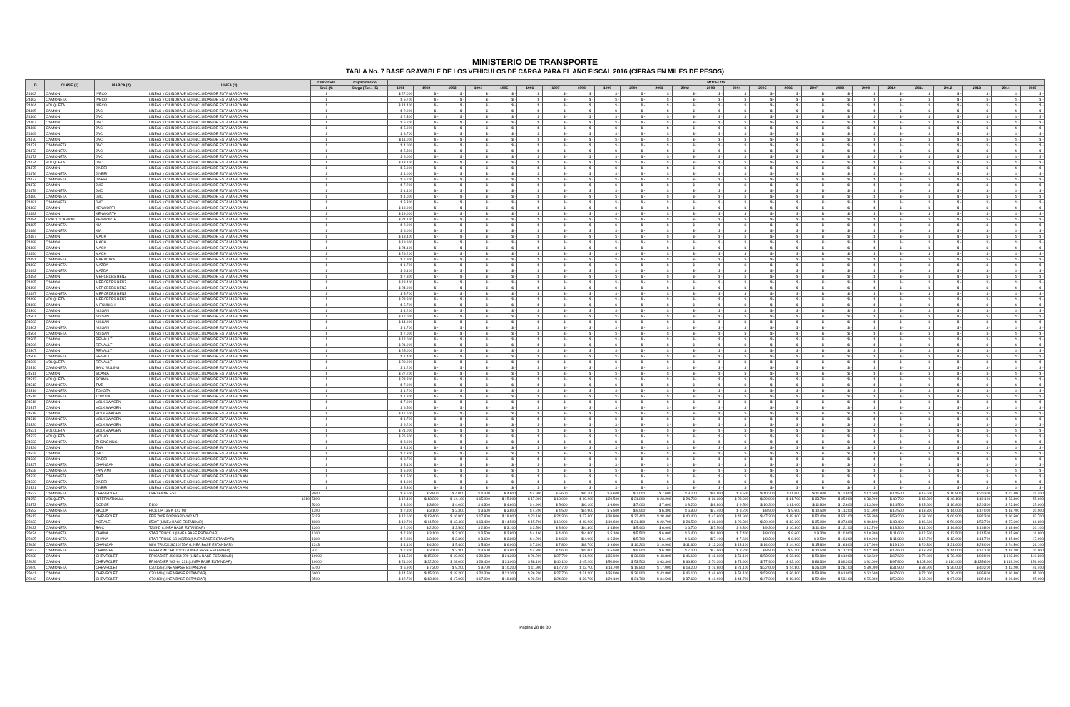MINISTERIO DE TRANSPORTE
TABLA No. 7 BASE GRAVABLE DE LOS VEHICULOS DE CARGA PARA EL AÑO FISCAL 2016 (CIFRAS EN MILES DE PESOS)
| ID | CLASE (1) | MARCA (2) | LINEA (3) | Cilindrada | Capacidad de | MODELOS | | | | | | | | | | | | | | | | | | | | | | | | |
| --- | --- | --- | --- | --- | --- | --- | --- | --- | --- | --- | --- | --- | --- | --- | --- | --- | --- | --- | --- | --- | --- | --- | --- | --- | --- | --- | --- | --- | --- | --- |
| | | | | Cm3 (4) | Carga (Ton.) (5) | 1991 | 1992 | 1993 | 1994 | 1995 | 1996 | 1997 | 1998 | 1999 | 2000 | 2001 | 2002 | 2003 | 2004 | 2005 | 2006 | 2007 | 2008 | 2009 | 2010 | 2011 | 2012 | 2013 | 2014 | 2015 |
| 24462 | CAMION | IVECO | LINEAS y CILINDRAJE NO INCLUIDAS DE ESTA MARCA AN | 1 | | $ 27.000 | $ - | $ - | $ - | $ - | $ - | $ - | $ - | $ - | $ - | $ - | $ - | $ - | $ - | $ - | $ - | $ - | $ - | $ - | $ - | $ - | $ - | $ - | $ - | $ - |
| 24463 | CAMIONETA | IVECO | LINEAS y CILINDRAJE NO INCLUIDAS DE ESTA MARCA AN | 1 | | $ 5.700 | $ - | $ - | $ - | $ - | $ - | $ - | $ - | $ - | $ - | $ - | $ - | $ - | $ - | $ - | $ - | $ - | $ - | $ - | $ - | $ - | $ - | $ - | $ - | $ - |
| 24464 | VOLQUETA | IVECO | LINEAS y CILINDRAJE NO INCLUIDAS DE ESTA MARCA AN | 1 | | $ 14.400 | $ - | $ - | $ - | $ - | $ - | $ - | $ - | $ - | $ - | $ - | $ - | $ - | $ - | $ - | $ - | $ - | $ - | $ - | $ - | $ - | $ - | $ - | $ - | $ - |
| 24465 | CAMION | JAC | LINEAS y CILINDRAJE NO INCLUIDAS DE ESTA MARCA AN | 1 | | $ 2.000 | $ - | $ - | $ - | $ - | $ - | $ - | $ - | $ - | $ - | $ - | $ - | $ - | $ - | $ - | $ - | $ - | $ - | $ - | $ - | $ - | $ - | $ - | $ - | $ - |
| 24466 | CAMION | JAC | LINEAS y CILINDRAJE NO INCLUIDAS DE ESTA MARCA AN | 1 | | $ 2.300 | $ - | $ - | $ - | $ - | $ - | $ - | $ - | $ - | $ - | $ - | $ - | $ - | $ - | $ - | $ - | $ - | $ - | $ - | $ - | $ - | $ - | $ - | $ - | $ - |
| 24467 | CAMION | JAC | LINEAS y CILINDRAJE NO INCLUIDAS DE ESTA MARCA AN | 1 | | $ 5.200 | $ - | $ - | $ - | $ - | $ - | $ - | $ - | $ - | $ - | $ - | $ - | $ - | $ - | $ - | $ - | $ - | $ - | $ - | $ - | $ - | $ - | $ - | $ - | $ - |
| 24468 | CAMION | JAC | LINEAS y CILINDRAJE NO INCLUIDAS DE ESTA MARCA AN | 1 | | $ 5.900 | $ - | $ - | $ - | $ - | $ - | $ - | $ - | $ - | $ - | $ - | $ - | $ - | $ - | $ - | $ - | $ - | $ - | $ - | $ - | $ - | $ - | $ - | $ - | $ - |
| 24469 | CAMION | JAC | LINEAS y CILINDRAJE NO INCLUIDAS DE ESTA MARCA AN | 1 | | $ 8.700 | $ - | $ - | $ - | $ - | $ - | $ - | $ - | $ - | $ - | $ - | $ - | $ - | $ - | $ - | $ - | $ - | $ - | $ - | $ - | $ - | $ - | $ - | $ - | $ - |
| 24470 | CAMION | JAC | LINEAS y CILINDRAJE NO INCLUIDAS DE ESTA MARCA AN | 1 | | $ 11.000 | $ - | $ - | $ - | $ - | $ - | $ - | $ - | $ - | $ - | $ - | $ - | $ - | $ - | $ - | $ - | $ - | $ - | $ - | $ - | $ - | $ - | $ - | $ - | $ - |
| 24471 | CAMIONETA | JAC | LINEAS y CILINDRAJE NO INCLUIDAS DE ESTA MARCA AN | 1 | | $ 4.000 | $ - | $ - | $ - | $ - | $ - | $ - | $ - | $ - | $ - | $ - | $ - | $ - | $ - | $ - | $ - | $ - | $ - | $ - | $ - | $ - | $ - | $ - | $ - | $ - |
| 24472 | CAMIONETA | JAC | LINEAS y CILINDRAJE NO INCLUIDAS DE ESTA MARCA AN | 1 | | $ 5.300 | $ - | $ - | $ - | $ - | $ - | $ - | $ - | $ - | $ - | $ - | $ - | $ - | $ - | $ - | $ - | $ - | $ - | $ - | $ - | $ - | $ - | $ - | $ - | $ - |
| 24473 | CAMIONETA | JAC | LINEAS y CILINDRAJE NO INCLUIDAS DE ESTA MARCA AN | 1 | | $ 6.000 | $ - | $ - | $ - | $ - | $ - | $ - | $ - | $ - | $ - | $ - | $ - | $ - | $ - | $ - | $ - | $ - | $ - | $ - | $ - | $ - | $ - | $ - | $ - | $ - |
| 24474 | VOLQUETA | JAC | LINEAS y CILINDRAJE NO INCLUIDAS DE ESTA MARCA AN | 1 | | $ 13.100 | $ - | $ - | $ - | $ - | $ - | $ - | $ - | $ - | $ - | $ - | $ - | $ - | $ - | $ - | $ - | $ - | $ - | $ - | $ - | $ - | $ - | $ - | $ - | $ - |
| 24475 | CAMION | JINBEI | LINEAS y CILINDRAJE NO INCLUIDAS DE ESTA MARCA AN | 1 | | $ 5.900 | $ - | $ - | $ - | $ - | $ - | $ - | $ - | $ - | $ - | $ - | $ - | $ - | $ - | $ - | $ - | $ - | $ - | $ - | $ - | $ - | $ - | $ - | $ - | $ - |
| 24476 | CAMIONETA | JINBEI | LINEAS y CILINDRAJE NO INCLUIDAS DE ESTA MARCA AN | 1 | | $ 4.000 | $ - | $ - | $ - | $ - | $ - | $ - | $ - | $ - | $ - | $ - | $ - | $ - | $ - | $ - | $ - | $ - | $ - | $ - | $ - | $ - | $ - | $ - | $ - | $ - |
| 24477 | CAMIONETA | JINBEI | LINEAS y CILINDRAJE NO INCLUIDAS DE ESTA MARCA AN | 1 | | $ 6.200 | $ - | $ - | $ - | $ - | $ - | $ - | $ - | $ - | $ - | $ - | $ - | $ - | $ - | $ - | $ - | $ - | $ - | $ - | $ - | $ - | $ - | $ - | $ - | $ - |
| 24478 | CAMION | JMC | LINEAS y CILINDRAJE NO INCLUIDAS DE ESTA MARCA AN | 1 | | $ 7.200 | $ - | $ - | $ - | $ - | $ - | $ - | $ - | $ - | $ - | $ - | $ - | $ - | $ - | $ - | $ - | $ - | $ - | $ - | $ - | $ - | $ - | $ - | $ - | $ - |
| 24479 | CAMIONETA | JMC | LINEAS y CILINDRAJE NO INCLUIDAS DE ESTA MARCA AN | 1 | | $ 1.400 | $ - | $ - | $ - | $ - | $ - | $ - | $ - | $ - | $ - | $ - | $ - | $ - | $ - | $ - | $ - | $ - | $ - | $ - | $ - | $ - | $ - | $ - | $ - | $ - |
| 24480 | CAMIONETA | JMC | LINEAS y CILINDRAJE NO INCLUIDAS DE ESTA MARCA AN | 1 | | $ 4.000 | $ - | $ - | $ - | $ - | $ - | $ - | $ - | $ - | $ - | $ - | $ - | $ - | $ - | $ - | $ - | $ - | $ - | $ - | $ - | $ - | $ - | $ - | $ - | $ - |
| 24481 | CAMIONETA | JMC | LINEAS y CILINDRAJE NO INCLUIDAS DE ESTA MARCA AN | 1 | | $ 5.300 | $ - | $ - | $ - | $ - | $ - | $ - | $ - | $ - | $ - | $ - | $ - | $ - | $ - | $ - | $ - | $ - | $ - | $ - | $ - | $ - | $ - | $ - | $ - | $ - |
| 24482 | CAMION | KENWORTH | LINEAS y CILINDRAJE NO INCLUIDAS DE ESTA MARCA AN | 1 | | $ 18.000 | $ - | $ - | $ - | $ - | $ - | $ - | $ - | $ - | $ - | $ - | $ - | $ - | $ - | $ - | $ - | $ - | $ - | $ - | $ - | $ - | $ - | $ - | $ - | $ - |
| 24483 | CAMION | KENWORTH | LINEAS y CILINDRAJE NO INCLUIDAS DE ESTA MARCA AN | 1 | | $ 19.000 | $ - | $ - | $ - | $ - | $ - | $ - | $ - | $ - | $ - | $ - | $ - | $ - | $ - | $ - | $ - | $ - | $ - | $ - | $ - | $ - | $ - | $ - | $ - | $ - |
| 24484 | TRACTOCAMIÓN | KENWORTH | LINEAS y CILINDRAJE NO INCLUIDAS DE ESTA MARCA AN | 1 | | $ 24.100 | $ - | $ - | $ - | $ - | $ - | $ - | $ - | $ - | $ - | $ - | $ - | $ - | $ - | $ - | $ - | $ - | $ - | $ - | $ - | $ - | $ - | $ - | $ - | $ - |
| 24485 | CAMIONETA | KIA | LINEAS y CILINDRAJE NO INCLUIDAS DE ESTA MARCA AN | 1 | | $ 2.000 | $ - | $ - | $ - | $ - | $ - | $ - | $ - | $ - | $ - | $ - | $ - | $ - | $ - | $ - | $ - | $ - | $ - | $ - | $ - | $ - | $ - | $ - | $ - | $ - |
| 24486 | CAMIONETA | KIA | LINEAS y CILINDRAJE NO INCLUIDAS DE ESTA MARCA AN | 1 | | $ 6.000 | $ - | $ - | $ - | $ - | $ - | $ - | $ - | $ - | $ - | $ - | $ - | $ - | $ - | $ - | $ - | $ - | $ - | $ - | $ - | $ - | $ - | $ - | $ - | $ - |
| 24487 | CAMION | MACK | LINEAS y CILINDRAJE NO INCLUIDAS DE ESTA MARCA AN | 1 | | $ 18.400 | $ - | $ - | $ - | $ - | $ - | $ - | $ - | $ - | $ - | $ - | $ - | $ - | $ - | $ - | $ - | $ - | $ - | $ - | $ - | $ - | $ - | $ - | $ - | $ - |
| 24488 | CAMION | MACK | LINEAS y CILINDRAJE NO INCLUIDAS DE ESTA MARCA AN | 1 | | $ 19.900 | $ - | $ - | $ - | $ - | $ - | $ - | $ - | $ - | $ - | $ - | $ - | $ - | $ - | $ - | $ - | $ - | $ - | $ - | $ - | $ - | $ - | $ - | $ - | $ - |
| 24489 | CAMION | MACK | LINEAS y CILINDRAJE NO INCLUIDAS DE ESTA MARCA AN | 1 | | $ 24.100 | $ - | $ - | $ - | $ - | $ - | $ - | $ - | $ - | $ - | $ - | $ - | $ - | $ - | $ - | $ - | $ - | $ - | $ - | $ - | $ - | $ - | $ - | $ - | $ - |
| 24490 | CAMION | MACK | LINEAS y CILINDRAJE NO INCLUIDAS DE ESTA MARCA AN | 1 | | $ 26.200 | $ - | $ - | $ - | $ - | $ - | $ - | $ - | $ - | $ - | $ - | $ - | $ - | $ - | $ - | $ - | $ - | $ - | $ - | $ - | $ - | $ - | $ - | $ - | $ - |
| 24491 | CAMIONETA | MAHINDRA | LINEAS y CILINDRAJE NO INCLUIDAS DE ESTA MARCA AN | 1 | | $ 2.900 | $ - | $ - | $ - | $ - | $ - | $ - | $ - | $ - | $ - | $ - | $ - | $ - | $ - | $ - | $ - | $ - | $ - | $ - | $ - | $ - | $ - | $ - | $ - | $ - |
| 24492 | CAMIONETA | MAZDA | LINEAS y CILINDRAJE NO INCLUIDAS DE ESTA MARCA AN | 1 | | $ 1.700 | $ - | $ - | $ - | $ - | $ - | $ - | $ - | $ - | $ - | $ - | $ - | $ - | $ - | $ - | $ - | $ - | $ - | $ - | $ - | $ - | $ - | $ - | $ - | $ - |
| 24493 | CAMIONETA | MAZDA | LINEAS y CILINDRAJE NO INCLUIDAS DE ESTA MARCA AN | 1 | | $ 6.100 | $ - | $ - | $ - | $ - | $ - | $ - | $ - | $ - | $ - | $ - | $ - | $ - | $ - | $ - | $ - | $ - | $ - | $ - | $ - | $ - | $ - | $ - | $ - | $ - |
| 24494 | CAMION | MERCEDES BENZ | LINEAS y CILINDRAJE NO INCLUIDAS DE ESTA MARCA AN | 1 | | $ 7.800 | $ - | $ - | $ - | $ - | $ - | $ - | $ - | $ - | $ - | $ - | $ - | $ - | $ - | $ - | $ - | $ - | $ - | $ - | $ - | $ - | $ - | $ - | $ - | $ - |
| 24495 | CAMION | MERCEDES BENZ | LINEAS y CILINDRAJE NO INCLUIDAS DE ESTA MARCA AN | 1 | | $ 18.400 | $ - | $ - | $ - | $ - | $ - | $ - | $ - | $ - | $ - | $ - | $ - | $ - | $ - | $ - | $ - | $ - | $ - | $ - | $ - | $ - | $ - | $ - | $ - | $ - |
| 24496 | CAMION | MERCEDES BENZ | LINEAS y CILINDRAJE NO INCLUIDAS DE ESTA MARCA AN | 1 | | $ 24.000 | $ - | $ - | $ - | $ - | $ - | $ - | $ - | $ - | $ - | $ - | $ - | $ - | $ - | $ - | $ - | $ - | $ - | $ - | $ - | $ - | $ - | $ - | $ - | $ - |
| 24497 | CAMIONETA | MERCEDES BENZ | LINEAS y CILINDRAJE NO INCLUIDAS DE ESTA MARCA AN | 1 | | $ 5.700 | $ - | $ - | $ - | $ - | $ - | $ - | $ - | $ - | $ - | $ - | $ - | $ - | $ - | $ - | $ - | $ - | $ - | $ - | $ - | $ - | $ - | $ - | $ - | $ - |
| 24498 | VOLQUETA | MERCEDES BENZ | LINEAS y CILINDRAJE NO INCLUIDAS DE ESTA MARCA AN | 1 | | $ 28.800 | $ - | $ - | $ - | $ - | $ - | $ - | $ - | $ - | $ - | $ - | $ - | $ - | $ - | $ - | $ - | $ - | $ - | $ - | $ - | $ - | $ - | $ - | $ - | $ - |
| 24499 | CAMION | MITSUBISHI | LINEAS y CILINDRAJE NO INCLUIDAS DE ESTA MARCA AN | 1 | | $ 5.700 | $ - | $ - | $ - | $ - | $ - | $ - | $ - | $ - | $ - | $ - | $ - | $ - | $ - | $ - | $ - | $ - | $ - | $ - | $ - | $ - | $ - | $ - | $ - | $ - |
| 24500 | CAMION | NISSAN | LINEAS y CILINDRAJE NO INCLUIDAS DE ESTA MARCA AN | 1 | | $ 4.200 | $ - | $ - | $ - | $ - | $ - | $ - | $ - | $ - | $ - | $ - | $ - | $ - | $ - | $ - | $ - | $ - | $ - | $ - | $ - | $ - | $ - | $ - | $ - | $ - |
| 24501 | CAMION | NISSAN | LINEAS y CILINDRAJE NO INCLUIDAS DE ESTA MARCA AN | 1 | | $ 12.000 | $ - | $ - | $ - | $ - | $ - | $ - | $ - | $ - | $ - | $ - | $ - | $ - | $ - | $ - | $ - | $ - | $ - | $ - | $ - | $ - | $ - | $ - | $ - | $ - |
| 24502 | CAMION | NISSAN | LINEAS y CILINDRAJE NO INCLUIDAS DE ESTA MARCA AN | 1 | | $ 14.000 | $ - | $ - | $ - | $ - | $ - | $ - | $ - | $ - | $ - | $ - | $ - | $ - | $ - | $ - | $ - | $ - | $ - | $ - | $ - | $ - | $ - | $ - | $ - | $ - |
| 24503 | CAMIONETA | NISSAN | LINEAS y CILINDRAJE NO INCLUIDAS DE ESTA MARCA AN | 1 | | $ 1.700 | $ - | $ - | $ - | $ - | $ - | $ - | $ - | $ - | $ - | $ - | $ - | $ - | $ - | $ - | $ - | $ - | $ - | $ - | $ - | $ - | $ - | $ - | $ - | $ - |
| 24504 | CAMIONETA | NISSAN | LINEAS y CILINDRAJE NO INCLUIDAS DE ESTA MARCA AN | 1 | | $ 7.000 | $ - | $ - | $ - | $ - | $ - | $ - | $ - | $ - | $ - | $ - | $ - | $ - | $ - | $ - | $ - | $ - | $ - | $ - | $ - | $ - | $ - | $ - | $ - | $ - |
| 24505 | CAMION | RENAULT | LINEAS y CILINDRAJE NO INCLUIDAS DE ESTA MARCA AN | 1 | | $ 12.000 | $ - | $ - | $ - | $ - | $ - | $ - | $ - | $ - | $ - | $ - | $ - | $ - | $ - | $ - | $ - | $ - | $ - | $ - | $ - | $ - | $ - | $ - | $ - | $ - |
| 24506 | CAMION | RENAULT | LINEAS y CILINDRAJE NO INCLUIDAS DE ESTA MARCA AN | 1 | | $ 21.000 | $ - | $ - | $ - | $ - | $ - | $ - | $ - | $ - | $ - | $ - | $ - | $ - | $ - | $ - | $ - | $ - | $ - | $ - | $ - | $ - | $ - | $ - | $ - | $ - |
| 24507 | CAMION | RENAULT | LINEAS y CILINDRAJE NO INCLUIDAS DE ESTA MARCA AN | 1 | | $ 25.000 | $ - | $ - | $ - | $ - | $ - | $ - | $ - | $ - | $ - | $ - | $ - | $ - | $ - | $ - | $ - | $ - | $ - | $ - | $ - | $ - | $ - | $ - | $ - | $ - |
| 24508 | CAMIONETA | RENAULT | LINEAS y CILINDRAJE NO INCLUIDAS DE ESTA MARCA AN | 1 | | $ 1.400 | $ - | $ - | $ - | $ - | $ - | $ - | $ - | $ - | $ - | $ - | $ - | $ - | $ - | $ - | $ - | $ - | $ - | $ - | $ - | $ - | $ - | $ - | $ - | $ - |
| 24509 | VOLQUETA | RENAULT | LINEAS y CILINDRAJE NO INCLUIDAS DE ESTA MARCA AN | 1 | | $ 20.000 | $ - | $ - | $ - | $ - | $ - | $ - | $ - | $ - | $ - | $ - | $ - | $ - | $ - | $ - | $ - | $ - | $ - | $ - | $ - | $ - | $ - | $ - | $ - | $ - |
| 24510 | CAMIONETA | SAIC WULING | LINEAS y CILINDRAJE NO INCLUIDAS DE ESTA MARCA AN | 1 | | $ 1.200 | $ - | $ - | $ - | $ - | $ - | $ - | $ - | $ - | $ - | $ - | $ - | $ - | $ - | $ - | $ - | $ - | $ - | $ - | $ - | $ - | $ - | $ - | $ - | $ - |
| 24511 | CAMION | SCANIA | LINEAS y CILINDRAJE NO INCLUIDAS DE ESTA MARCA AN | 1 | | $ 27.200 | $ - | $ - | $ - | $ - | $ - | $ - | $ - | $ - | $ - | $ - | $ - | $ - | $ - | $ - | $ - | $ - | $ - | $ - | $ - | $ - | $ - | $ - | $ - | $ - |
| 24512 | VOLQUETA | SCANIA | LINEAS y CILINDRAJE NO INCLUIDAS DE ESTA MARCA AN | 1 | | $ 28.800 | $ - | $ - | $ - | $ - | $ - | $ - | $ - | $ - | $ - | $ - | $ - | $ - | $ - | $ - | $ - | $ - | $ - | $ - | $ - | $ - | $ - | $ - | $ - | $ - |
| 24513 | CAMIONETA | TMD | LINEAS y CILINDRAJE NO INCLUIDAS DE ESTA MARCA AN | 1 | | $ 7.000 | $ - | $ - | $ - | $ - | $ - | $ - | $ - | $ - | $ - | $ - | $ - | $ - | $ - | $ - | $ - | $ - | $ - | $ - | $ - | $ - | $ - | $ - | $ - | $ - |
| 24514 | CAMIONETA | TOYOTA | LINEAS y CILINDRAJE NO INCLUIDAS DE ESTA MARCA AN | 1 | | $ 1.700 | $ - | $ - | $ - | $ - | $ - | $ - | $ - | $ - | $ - | $ - | $ - | $ - | $ - | $ - | $ - | $ - | $ - | $ - | $ - | $ - | $ - | $ - | $ - | $ - |
| 24515 | CAMIONETA | TOYOTA | LINEAS y CILINDRAJE NO INCLUIDAS DE ESTA MARCA AN | 1 | | $ 1.800 | $ - | $ - | $ - | $ - | $ - | $ - | $ - | $ - | $ - | $ - | $ - | $ - | $ - | $ - | $ - | $ - | $ - | $ - | $ - | $ - | $ - | $ - | $ - | $ - |
| 24516 | CAMION | VOLKSWAGEN | LINEAS y CILINDRAJE NO INCLUIDAS DE ESTA MARCA AN | 1 | | $ 7.000 | $ - | $ - | $ - | $ - | $ - | $ - | $ - | $ - | $ - | $ - | $ - | $ - | $ - | $ - | $ - | $ - | $ - | $ - | $ - | $ - | $ - | $ - | $ - | $ - |
| 24517 | CAMION | VOLKSWAGEN | LINEAS y CILINDRAJE NO INCLUIDAS DE ESTA MARCA AN | 1 | | $ 6.500 | $ - | $ - | $ - | $ - | $ - | $ - | $ - | $ - | $ - | $ - | $ - | $ - | $ - | $ - | $ - | $ - | $ - | $ - | $ - | $ - | $ - | $ - | $ - | $ - |
| 24518 | CAMION | VOLKSWAGEN | LINEAS y CILINDRAJE NO INCLUIDAS DE ESTA MARCA AN | 1 | | $ 17.600 | $ - | $ - | $ - | $ - | $ - | $ - | $ - | $ - | $ - | $ - | $ - | $ - | $ - | $ - | $ - | $ - | $ - | $ - | $ - | $ - | $ - | $ - | $ - | $ - |
| 24519 | CAMIONETA | VOLKSWAGEN | LINEAS y CILINDRAJE NO INCLUIDAS DE ESTA MARCA AN | 1 | | $ 1.700 | $ - | $ - | $ - | $ - | $ - | $ - | $ - | $ - | $ - | $ - | $ - | $ - | $ - | $ - | $ - | $ - | $ - | $ - | $ - | $ - | $ - | $ - | $ - | $ - |
| 24520 | CAMIONETA | VOLKSWAGEN | LINEAS y CILINDRAJE NO INCLUIDAS DE ESTA MARCA AN | 1 | | $ 6.200 | $ - | $ - | $ - | $ - | $ - | $ - | $ - | $ - | $ - | $ - | $ - | $ - | $ - | $ - | $ - | $ - | $ - | $ - | $ - | $ - | $ - | $ - | $ - | $ - |
| 24521 | VOLQUETA | VOLKSWAGEN | LINEAS y CILINDRAJE NO INCLUIDAS DE ESTA MARCA AN | 1 | | $ 21.000 | $ - | $ - | $ - | $ - | $ - | $ - | $ - | $ - | $ - | $ - | $ - | $ - | $ - | $ - | $ - | $ - | $ - | $ - | $ - | $ - | $ - | $ - | $ - | $ - |
| 24522 | VOLQUETA | VOLVO | LINEAS y CILINDRAJE NO INCLUIDAS DE ESTA MARCA AN | 1 | | $ 26.800 | $ - | $ - | $ - | $ - | $ - | $ - | $ - | $ - | $ - | $ - | $ - | $ - | $ - | $ - | $ - | $ - | $ - | $ - | $ - | $ - | $ - | $ - | $ - | $ - |
| 24523 | CAMIONETA | ZHONGXING | LINEAS y CILINDRAJE NO INCLUIDAS DE ESTA MARCA AN | 1 | | $ 3.900 | $ - | $ - | $ - | $ - | $ - | $ - | $ - | $ - | $ - | $ - | $ - | $ - | $ - | $ - | $ - | $ - | $ - | $ - | $ - | $ - | $ - | $ - | $ - | $ - |
| 24524 | CAMION | ZNA | LINEAS y CILINDRAJE NO INCLUIDAS DE ESTA MARCA AN | 1 | | $ 3.400 | $ - | $ - | $ - | $ - | $ - | $ - | $ - | $ - | $ - | $ - | $ - | $ - | $ - | $ - | $ - | $ - | $ - | $ - | $ - | $ - | $ - | $ - | $ - | $ - |
| 24525 | CAMION | JBC | LINEAS y CILINDRAJE NO INCLUIDAS DE ESTA MARCA AN | 1 | | $ 7.300 | $ - | $ - | $ - | $ - | $ - | $ - | $ - | $ - | $ - | $ - | $ - | $ - | $ - | $ - | $ - | $ - | $ - | $ - | $ - | $ - | $ - | $ - | $ - | $ - |
| 24526 | CAMION | JINBEI | LINEAS y CILINDRAJE NO INCLUIDAS DE ESTA MARCA AN | 1 | | $ 8.700 | $ - | $ - | $ - | $ - | $ - | $ - | $ - | $ - | $ - | $ - | $ - | $ - | $ - | $ - | $ - | $ - | $ - | $ - | $ - | $ - | $ - | $ - | $ - | $ - |
| 24527 | CAMIONETA | CHANGAN | LINEAS y CILINDRAJE NO INCLUIDAS DE ESTA MARCA AN | 1 | | $ 5.100 | $ - | $ - | $ - | $ - | $ - | $ - | $ - | $ - | $ - | $ - | $ - | $ - | $ - | $ - | $ - | $ - | $ - | $ - | $ - | $ - | $ - | $ - | $ - | $ - |
| 24528 | CAMIONETA | FAW AMI | LINEAS y CILINDRAJE NO INCLUIDAS DE ESTA MARCA AN | 1 | | $ 5.900 | $ - | $ - | $ - | $ - | $ - | $ - | $ - | $ - | $ - | $ - | $ - | $ - | $ - | $ - | $ - | $ - | $ - | $ - | $ - | $ - | $ - | $ - | $ - | $ - |
| 24529 | CAMIONETA | FIAT | LINEAS y CILINDRAJE NO INCLUIDAS DE ESTA MARCA AN | 1 | | $ 1.500 | $ - | $ - | $ - | $ - | $ - | $ - | $ - | $ - | $ - | $ - | $ - | $ - | $ - | $ - | $ - | $ - | $ - | $ - | $ - | $ - | $ - | $ - | $ - | $ - |
| 24530 | CAMIONETA | JINBEI | LINEAS y CILINDRAJE NO INCLUIDAS DE ESTA MARCA AN | 1 | | $ 4.000 | $ - | $ - | $ - | $ - | $ - | $ - | $ - | $ - | $ - | $ - | $ - | $ - | $ - | $ - | $ - | $ - | $ - | $ - | $ - | $ - | $ - | $ - | $ - | $ - |
| 24531 | CAMIONETA | JINBEI | LINEAS y CILINDRAJE NO INCLUIDAS DE ESTA MARCA AN | 1 | | $ 5.300 | $ - | $ - | $ - | $ - | $ - | $ - | $ - | $ - | $ - | $ - | $ - | $ - | $ - | $ - | $ - | $ - | $ - | $ - | $ - | $ - | $ - | $ - | $ - | $ - |
| 24533 | CAMIONETA | CHEVROLET | CHEYENNE EST | 3500 | | $ 3.600 | $ 3.800 | $ 4.000 | $ 4.300 | $ 4.600 | $ 4.900 | $ 5.600 | $ 6.100 | $ 6.600 | $ 7.000 | $ 7.600 | $ 8.200 | $ 8.800 | $ 9.500 | $ 10.200 | $ 11.000 | $ 11.800 | $ 12.600 | $ 13.600 | $ 14.500 | $ 15.600 | $ 16.800 | $ 20.300 | $ 22.400 | 24.400 |
| 24552 | VOLQUETA | INTERNATIONAL | 1310 | 5800 | | $ 12.400 | $ 13.200 | $ 14.100 | $ 15.000 | $ 15.900 | $ 17.000 | $ 18.000 | $ 19.200 | $ 20.500 | $ 21.800 | $ 23.200 | $ 24.700 | $ 26.300 | $ 28.000 | $ 29.800 | $ 31.700 | $ 33.700 | $ 35.900 | $ 38.200 | $ 40.700 | $ 43.300 | $ 46.100 | $ 49.100 | $ 52.300 | 55.600 |
| 24573 | CAMIONETA | DODGE | D100 | 5200 | | $ 3.600 | $ 3.800 | $ 4.000 | $ 4.300 | $ 4.600 | $ 4.900 | $ 5.600 | $ 6.100 | $ 6.600 | $ 7.000 | $ 7.600 | $ 8.200 | $ 8.800 | $ 9.500 | $ 10.200 | $ 11.000 | $ 11.800 | $ 12.600 | $ 13.600 | $ 14.500 | $ 15.600 | $ 16.800 | $ 20.300 | $ 22.400 | 25.000 |
| 24593 | CAMIONETA | SKODA | PICK UP 135 K 4X2 MT | 1350 | | $ 2.800 | $ 3.100 | $ 3.300 | $ 3.600 | $ 3.800 | $ 4.200 | $ 4.500 | $ 4.900 | $ 5.500 | $ 5.900 | $ 6.300 | $ 6.900 | $ 7.400 | $ 8.200 | $ 8.900 | $ 9.600 | $ 10.500 | $ 11.200 | $ 11.900 | $ 12.500 | $ 13.300 | $ 14.000 | $ 17.000 | $ 18.700 | 20.000 |
| 24612 | CAMION | CHEVROLET | FRR 700P FORWARD 4X2 MT | 5193 | | $ 12.600 | $ 13.400 | $ 16.900 | $ 17.800 | $ 18.800 | $ 23.100 | $ 24.300 | $ 27.400 | $ 30.800 | $ 32.400 | $ 38.400 | $ 40.400 | $ 42.600 | $ 44.900 | $ 47.300 | $ 49.800 | $ 52.400 | $ 53.100 | $ 55.800 | $ 59.200 | $ 63.000 | $ 66.900 | $ 82.300 | $ 90.500 | 97.700 |
| 25032 | CAMION | AGRALE | 8500T (LINEA BASE ESTANDAR) | 4300 | | $ 10.700 | $ 11.500 | $ 12.400 | $ 13.400 | $ 14.500 | $ 15.700 | $ 16.900 | $ 18.200 | $ 19.600 | $ 21.100 | $ 22.700 | $ 24.500 | $ 26.300 | $ 28.300 | $ 30.400 | $ 32.600 | $ 35.000 | $ 37.600 | $ 40.400 | $ 43.400 | $ 46.600 | $ 50.000 | $ 53.700 | $ 57.600 | 61.800 |
| 25033 | CAMIONETA | BAIC | T205-D (LINEA BASE ESTANDAR) | 1300 | | $ 2.000 | $ 2.300 | $ 2.500 | $ 2.800 | $ 3.100 | $ 3.500 | $ 3.900 | $ 4.300 | $ 4.800 | $ 5.400 | $ 6.000 | $ 6.700 | $ 7.500 | $ 8.300 | $ 9.300 | $ 10.300 | $ 11.400 | $ 12.100 | $ 12.700 | $ 13.300 | $ 14.000 | $ 14.800 | $ 16.800 | $ 18.600 | 20.100 |
| 25034 | CAMIONETA | CHANA | STAR TRUCK II (LINEA BASE ESTANDAR) | 1300 | | $ 2.800 | $ 3.100 | $ 3.300 | $ 3.500 | $ 3.800 | $ 4.100 | $ 4.400 | $ 4.800 | $ 5.100 | $ 5.500 | $ 6.000 | $ 6.400 | $ 6.900 | $ 7.400 | $ 8.000 | $ 8.600 | $ 9.300 | $ 10.000 | $ 10.800 | $ 11.600 | $ 12.500 | $ 13.500 | $ 14.500 | $ 15.600 | 16.800 |
| 25035 | CAMIONETA | CHANA | STAR TRUCK SC1022D3 (LINEA BASE ESTANDAR) | 1300 | | $ 2.800 | $ 3.100 | $ 3.300 | $ 3.600 | $ 3.800 | $ 4.200 | $ 4.600 | $ 4.900 | $ 5.300 | $ 5.700 | $ 6.100 | $ 6.600 | $ 7.100 | $ 7.600 | $ 8.200 | $ 8.800 | $ 9.500 | $ 10.200 | $ 10.900 | $ 11.800 | $ 12.700 | $ 13.600 | $ 14.700 | $ 15.800 | 17.000 |
| 25036 | CAMIONETA | CHANGAN | MINI TRUCK SC1027DA (LINEA BASE ESTANDAR) | 1243 | | $ 4.100 | $ 4.300 | $ 5.400 | $ 5.600 | $ 6.000 | $ 7.400 | $ 7.800 | $ 8.700 | $ 9.600 | $ 10.200 | $ 10.900 | $ 11.600 | $ 12.300 | $ 13.100 | $ 14.000 | $ 14.900 | $ 15.800 | $ 16.800 | $ 17.900 | $ 19.100 | $ 20.300 | $ 21.600 | $ 23.000 | $ 24.500 | 26.100 |
| 25037 | CAMIONETA | CHANGHE | FREEDOM CH1021DG (LINEA BASE ESTANDAR) | 970 | | $ 2.800 | $ 3.100 | $ 3.300 | $ 3.600 | $ 3.800 | $ 4.300 | $ 4.600 | $ 5.000 | $ 5.500 | $ 5.900 | $ 6.300 | $ 7.000 | $ 7.500 | $ 8.200 | $ 8.900 | $ 9.700 | $ 10.500 | $ 11.200 | $ 12.000 | $ 12.600 | $ 13.300 | $ 14.000 | $ 17.100 | $ 18.700 | 20.000 |
| 25038 | CAMION | CHEVROLET | BRIGADIER J9C064 229 (LINEA BASE ESTANDAR) | 10000 | | $ 14.500 | $ 15.200 | $ 19.200 | $ 20.300 | $ 21.300 | $ 26.200 | $ 27.700 | $ 31.200 | $ 35.000 | $ 36.900 | $ 43.800 | $ 46.100 | $ 48.600 | $ 51.100 | $ 53.900 | $ 56.800 | $ 59.800 | $ 61.000 | $ 63.600 | $ 67.600 | $ 72.000 | $ 76.400 | $ 93.900 | $ 103.400 | 110.800 |
| 25039 | CAMION | CHEVROLET | BRIGADIER WG-64 221 (LINEA BASE ESTANDAR) | 10000 | | $ 21.000 | $ 22.200 | $ 28.000 | $ 29.400 | $ 31.000 | $ 38.100 | $ 40.100 | $ 45.200 | $ 50.900 | $ 53.500 | $ 63.300 | $ 66.800 | $ 70.300 | $ 73.900 | $ 77.900 | $ 82.100 | $ 86.300 | $ 89.300 | $ 92.000 | $ 97.800 | $ 103.900 | $ 110.400 | $ 135.600 | $ 149.200 | 159.000 |
| 25040 | CAMIONETA | CHEVROLET | C30 135 (LINEA BASE ESTANDAR) | 5700 | | $ 6.900 | $ 7.300 | $ 9.200 | $ 9.700 | $ 10.200 | $ 11.900 | $ 12.700 | $ 13.700 | $ 14.700 | $ 15.800 | $ 17.000 | $ 18.200 | $ 19.600 | $ 21.100 | $ 22.600 | $ 24.300 | $ 26.100 | $ 28.100 | $ 30.000 | $ 31.900 | $ 33.900 | $ 36.000 | $ 40.200 | $ 43.200 | 46.400 |
| 25041 | CAMION | CHEVROLET | C70 149 (LINEA BASE ESTANDAR) | 6000 | | $ 14.500 | $ 15.200 | $ 19.200 | $ 20.300 | $ 21.300 | $ 26.200 | $ 27.700 | $ 31.200 | $ 35.000 | $ 36.900 | $ 43.800 | $ 46.100 | $ 48.600 | $ 51.100 | $ 53.900 | $ 56.800 | $ 59.800 | $ 61.000 | $ 63.600 | $ 67.600 | $ 72.000 | $ 76.400 | $ 85.800 | $ 90.400 | 95.300 |
| 25042 | CAMION | CHEVROLET | C70 189 (LINEA BASE ESTANDAR) | 3500 | | $ 12.700 | $ 13.400 | $ 17.000 | $ 17.900 | $ 18.800 | $ 22.500 | $ 24.300 | $ 26.700 | $ 29.100 | $ 31.700 | $ 34.500 | $ 37.600 | $ 41.000 | $ 44.700 | $ 47.300 | $ 49.800 | $ 52.400 | $ 53.100 | $ 55.800 | $ 59.300 | $ 63.000 | $ 67.000 | $ 82.400 | $ 90.300 | 95.000 |
Página 28 de 30